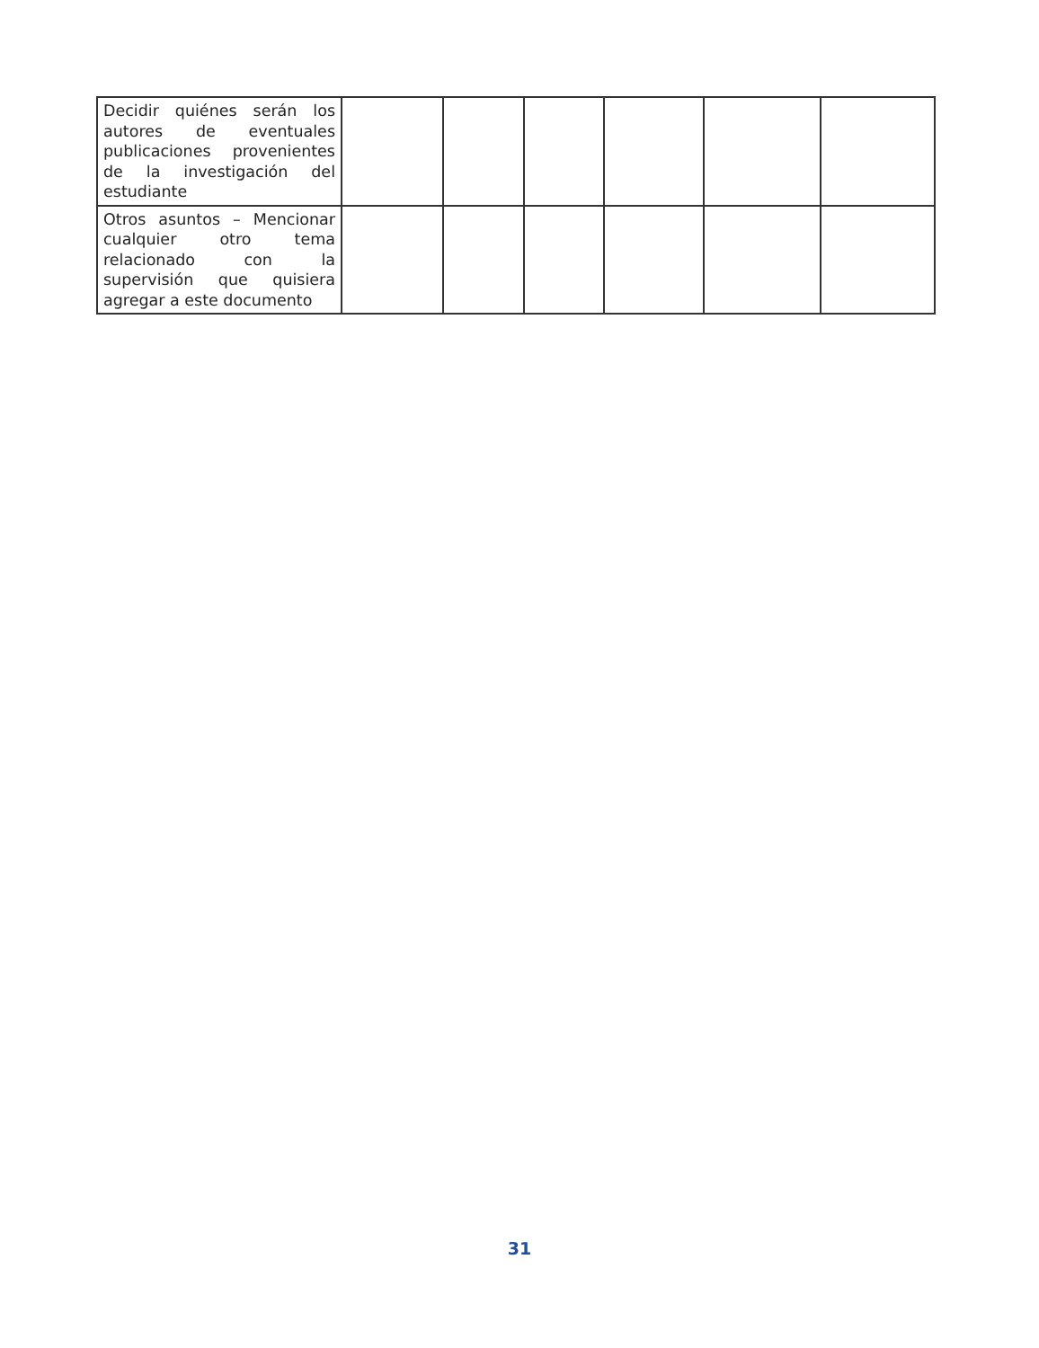| Decidir quiénes serán los autores de eventuales publicaciones provenientes de la investigación del estudiante | | | | | | |
| Otros asuntos – Mencionar cualquier otro tema relacionado con la supervisión que quisiera agregar a este documento | | | | | | |
31